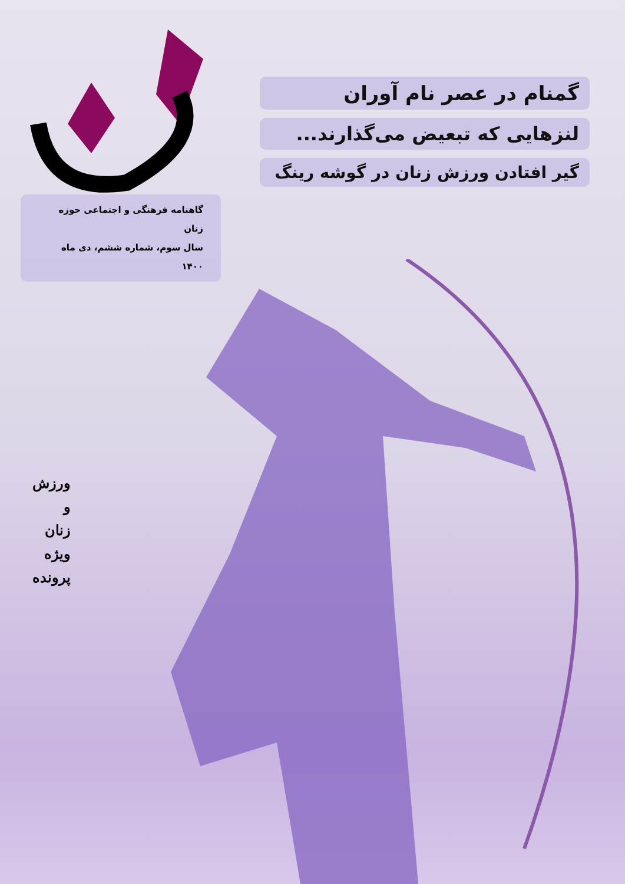گمنام در عصر نام آوران
لنزهایی که تبعیض می‌گذارند...
گیر افتادن ورزش زنان در گوشه رینگ
گاهنامه فرهنگی و اجتماعی حوزه زنان
سال سوم، شماره ششم، دی ماه ۱۴۰۰
ورزش
و
زنان
ویژه
پرونده